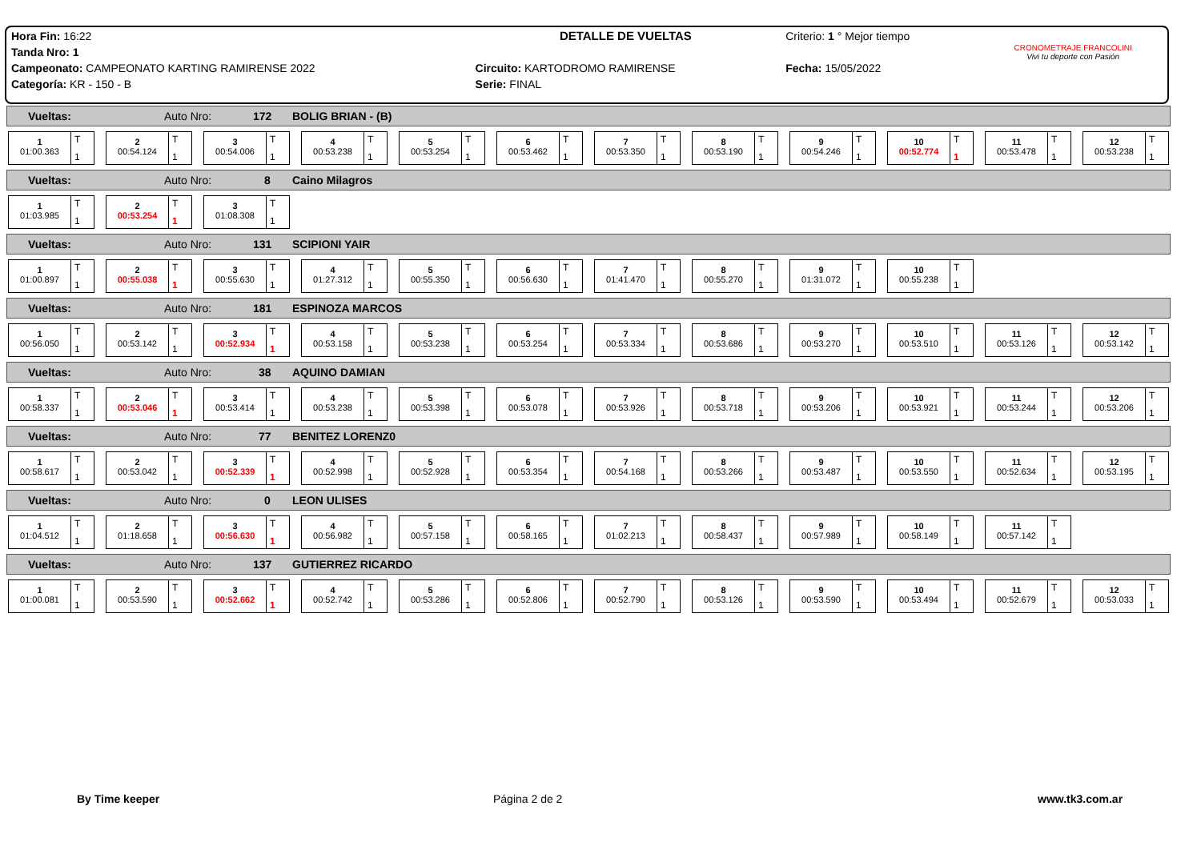| Hora Fin: 16:22 | DETALLE DE VUELTAS | Criterio: 1 ° Mejor tiempo | CRONOMETRAJE FRANCOLINI Vivi tu deporte con Pasión |
| Tanda Nro: 1 | | | |
| Campeonato: CAMPEONATO KARTING RAMIRENSE 2022 | Circuito: KARTODROMO RAMIRENSE | Fecha: 15/05/2022 | |
| Categoría: KR - 150 - B | Serie: FINAL | | |
Vueltas: Auto Nro: 172 BOLIG BRIAN - (B)
1
01:00.363
T
1
2
00:54.124
T
1
3
00:54.006
T
1
4
00:53.238
T
1
5
00:53.254
T
1
6
00:53.462
T
1
7
00:53.350
T
1
8
00:53.190
T
1
9
00:54.246
T
1
10
00:52.774
T
1
11
00:53.478
T
1
12
00:53.238
T
1
Vueltas: Auto Nro: 8 Caino Milagros
1
01:03.985
T
1
2
00:53.254
T
1
3
01:08.308
T
1
Vueltas: Auto Nro: 131 SCIPIONI YAIR
1
01:00.897
T
1
2
00:55.038
T
1
3
00:55.630
T
1
4
01:27.312
T
1
5
00:55.350
T
1
6
00:56.630
T
1
7
01:41.470
T
1
8
00:55.270
T
1
9
01:31.072
T
1
10
00:55.238
T
1
Vueltas: Auto Nro: 181 ESPINOZA MARCOS
1
00:56.050
T
1
2
00:53.142
T
1
3
00:52.934
T
1
4
00:53.158
T
1
5
00:53.238
T
1
6
00:53.254
T
1
7
00:53.334
T
1
8
00:53.686
T
1
9
00:53.270
T
1
10
00:53.510
T
1
11
00:53.126
T
1
12
00:53.142
T
1
Vueltas: Auto Nro: 38 AQUINO DAMIAN
1
00:58.337
T
1
2
00:53.046
T
1
3
00:53.414
T
1
4
00:53.238
T
1
5
00:53.398
T
1
6
00:53.078
T
1
7
00:53.926
T
1
8
00:53.718
T
1
9
00:53.206
T
1
10
00:53.921
T
1
11
00:53.244
T
1
12
00:53.206
T
1
Vueltas: Auto Nro: 77 BENITEZ LORENZ0
1
00:58.617
T
1
2
00:53.042
T
1
3
00:52.339
T
1
4
00:52.998
T
1
5
00:52.928
T
1
6
00:53.354
T
1
7
00:54.168
T
1
8
00:53.266
T
1
9
00:53.487
T
1
10
00:53.550
T
1
11
00:52.634
T
1
12
00:53.195
T
1
Vueltas: Auto Nro: 0 LEON ULISES
1
01:04.512
T
1
2
01:18.658
T
1
3
00:56.630
T
1
4
00:56.982
T
1
5
00:57.158
T
1
6
00:58.165
T
1
7
01:02.213
T
1
8
00:58.437
T
1
9
00:57.989
T
1
10
00:58.149
T
1
11
00:57.142
T
1
Vueltas: Auto Nro: 137 GUTIERREZ RICARDO
1
01:00.081
T
1
2
00:53.590
T
1
3
00:52.662
T
1
4
00:52.742
T
1
5
00:53.286
T
1
6
00:52.806
T
1
7
00:52.790
T
1
8
00:53.126
T
1
9
00:53.590
T
1
10
00:53.494
T
1
11
00:52.679
T
1
12
00:53.033
T
1
By Time keeper Página 2 de 2 www.tk3.com.ar